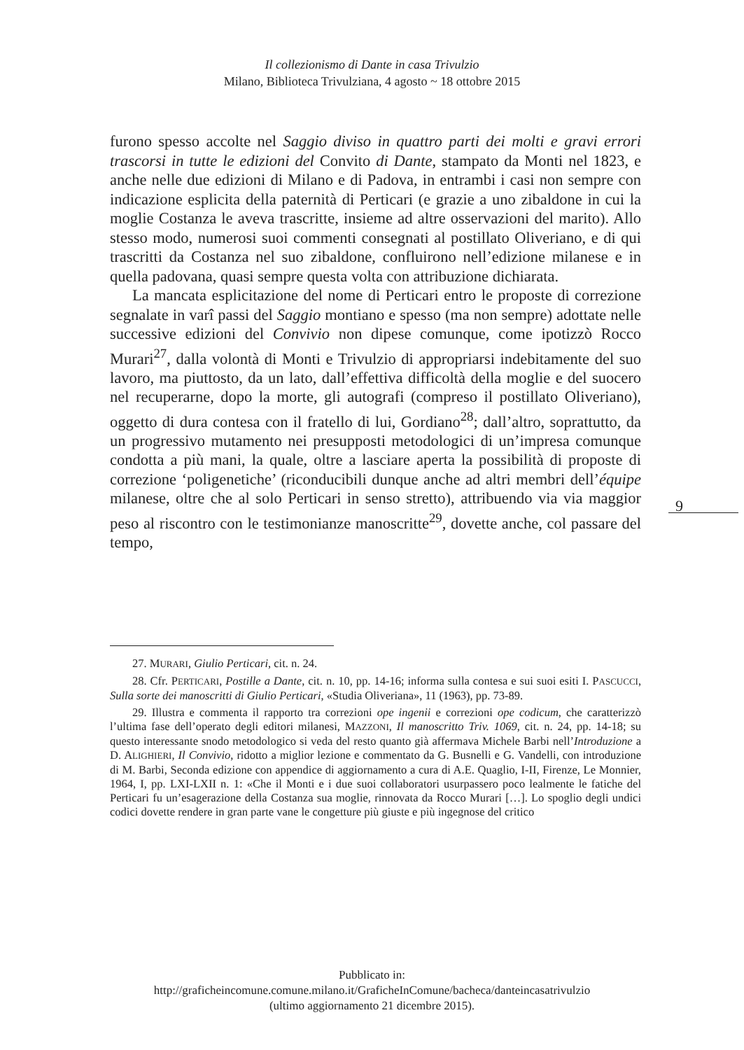Il collezionismo di Dante in casa Trivulzio
Milano, Biblioteca Trivulziana, 4 agosto ~ 18 ottobre 2015
furono spesso accolte nel Saggio diviso in quattro parti dei molti e gravi errori trascorsi in tutte le edizioni del Convito di Dante, stampato da Monti nel 1823, e anche nelle due edizioni di Milano e di Padova, in entrambi i casi non sempre con indicazione esplicita della paternità di Perticari (e grazie a uno zibaldone in cui la moglie Costanza le aveva trascritte, insieme ad altre osservazioni del marito). Allo stesso modo, numerosi suoi commenti consegnati al postillato Oliveriano, e di qui trascritti da Costanza nel suo zibaldone, confluirono nell’edizione milanese e in quella padovana, quasi sempre questa volta con attribuzione dichiarata.
La mancata esplicitazione del nome di Perticari entro le proposte di correzione segnalate in varî passi del Saggio montiano e spesso (ma non sempre) adottate nelle successive edizioni del Convivio non dipese comunque, come ipotizzò Rocco Murari<sup>27</sup>, dalla volontà di Monti e Trivulzio di appropriarsi indebitamente del suo lavoro, ma piuttosto, da un lato, dall’effettiva difficoltà della moglie e del suocero nel recuperarne, dopo la morte, gli autografi (compreso il postillato Oliveriano), oggetto di dura contesa con il fratello di lui, Gordiano<sup>28</sup>; dall’altro, soprattutto, da un progressivo mutamento nei presupposti metodologici di un’impresa comunque condotta a più mani, la quale, oltre a lasciare aperta la possibilità di proposte di correzione ‘poligenetiche’ (riconducibili dunque anche ad altri membri dell’équipe milanese, oltre che al solo Perticari in senso stretto), attribuendo via via maggior peso al riscontro con le testimonianze manoscritte<sup>29</sup>, dovette anche, col passare del tempo,
9
27. MURARI, Giulio Perticari, cit. n. 24.
28. Cfr. PERTICARI, Postille a Dante, cit. n. 10, pp. 14-16; informa sulla contesa e sui suoi esiti I. PASCUCCI, Sulla sorte dei manoscritti di Giulio Perticari, «Studia Oliveriana», 11 (1963), pp. 73-89.
29. Illustra e commenta il rapporto tra correzioni ope ingenii e correzioni ope codicum, che caratterizzò l’ultima fase dell’operato degli editori milanesi, MAZZONI, Il manoscritto Triv. 1069, cit. n. 24, pp. 14-18; su questo interessante snodo metodologico si veda del resto quanto già affermava Michele Barbi nell’Introduzione a D. ALIGHIERI, Il Convivio, ridotto a miglior lezione e commentato da G. Busnelli e G. Vandelli, con introduzione di M. Barbi, Seconda edizione con appendice di aggiornamento a cura di A.E. Quaglio, I-II, Firenze, Le Monnier, 1964, I, pp. LXI-LXII n. 1: «Che il Monti e i due suoi collaboratori usurpassero poco lealmente le fatiche del Perticari fu un’esagerazione della Costanza sua moglie, rinnovata da Rocco Murari […]. Lo spoglio degli undici codici dovette rendere in gran parte vane le congetture più giuste e più ingegnose del critico
Pubblicato in:
http://graficheincomune.comune.milano.it/GraficheInComune/bacheca/danteincasatrivulzio
(ultimo aggiornamento 21 dicembre 2015).